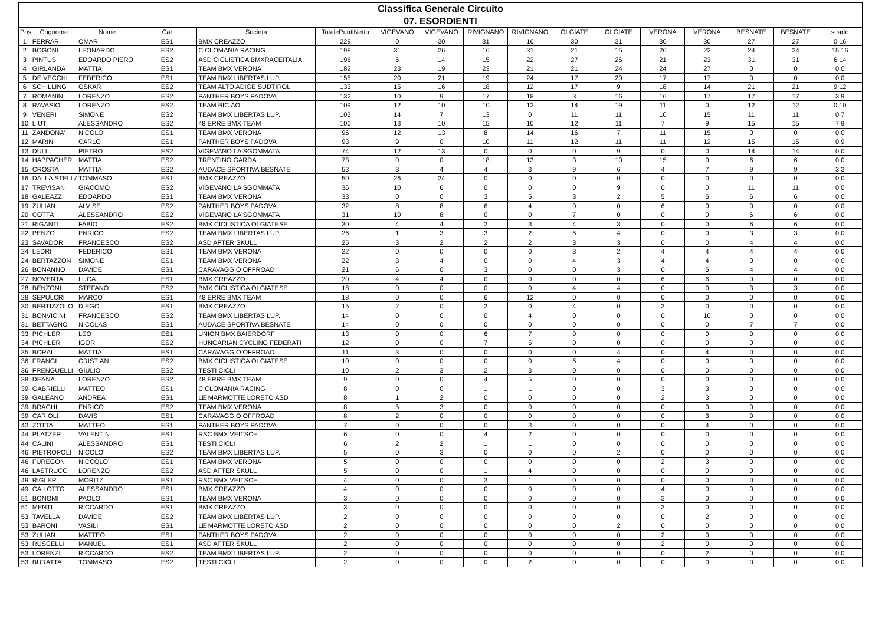| Classifica Generale Circuito | | | | | | | | | | | | | | | | |
| --- | --- | --- | --- | --- | --- | --- | --- | --- | --- | --- | --- | --- | --- | --- | --- | --- |
| 07. ESORDIENTI | | | | | | | | | | | | | | | | |
| Pos | Cognome | Nome | Cat | Societa | TotalePuntiNetto | VIGEVANO | VIGEVANO | RIVIGNANO | RIVIGNANO | OLGIATE | OLGIATE | VERONA | VERONA | BESNATE | BESNATE | scarto |
| 1 | FERRARI | OMAR | ES1 | BMX CREAZZO | 229 | 0 | 30 | 31 | 16 | 30 | 31 | 30 | 30 | 27 | 27 | 0 16 |
| 2 | BOGONI | LEONARDO | ES2 | CICLOMANIA RACING | 198 | 31 | 26 | 16 | 31 | 21 | 15 | 26 | 22 | 24 | 24 | 15 16 |
| 3 | PINTUS | EDOARDO PIERO | ES2 | ASD CICLISTICA BMXRACEITALIA | 196 | 6 | 14 | 15 | 22 | 27 | 26 | 21 | 23 | 31 | 31 | 6 14 |
| 4 | GIRLANDA | MATTIA | ES1 | TEAM BMX VERONA | 182 | 23 | 19 | 23 | 21 | 21 | 24 | 24 | 27 | 0 | 0 | 0 0 |
| 5 | DE VECCHI | FEDERICO | ES1 | TEAM BMX LIBERTAS LUP. | 155 | 20 | 21 | 19 | 24 | 17 | 20 | 17 | 17 | 0 | 0 | 0 0 |
| 6 | SCHILLING | OSKAR | ES2 | TEAM ALTO ADIGE SUDTIROL | 133 | 15 | 16 | 18 | 12 | 17 | 9 | 18 | 14 | 21 | 21 | 9 12 |
| 7 | ROMANIN | LORENZO | ES2 | PANTHER BOYS PADOVA | 132 | 10 | 9 | 17 | 18 | 3 | 16 | 16 | 17 | 17 | 17 | 3 9 |
| 8 | RAVASIO | LORENZO | ES2 | TEAM BICIAO | 109 | 12 | 10 | 10 | 12 | 14 | 19 | 11 | 0 | 12 | 12 | 0 10 |
| 9 | VENERI | SIMONE | ES2 | TEAM BMX LIBERTAS LUP. | 103 | 14 | 7 | 13 | 0 | 11 | 11 | 10 | 15 | 11 | 11 | 0 7 |
| 10 | LIUT | ALESSANDRO | ES2 | 48 ERRE BMX TEAM | 100 | 13 | 10 | 15 | 10 | 12 | 11 | 7 | 9 | 15 | 15 | 7 9 |
| 11 | ZANDONA' | NICOLO' | ES1 | TEAM BMX VERONA | 96 | 12 | 13 | 8 | 14 | 16 | 7 | 11 | 15 | 0 | 0 | 0 0 |
| 12 | MARIN | CARLO | ES1 | PANTHER BOYS PADOVA | 93 | 9 | 0 | 10 | 11 | 12 | 11 | 11 | 12 | 15 | 15 | 0 9 |
| 13 | DULLI | PIETRO | ES2 | VIGEVANO LA SGOMMATA | 74 | 12 | 13 | 0 | 0 | 0 | 9 | 0 | 0 | 14 | 14 | 0 0 |
| 14 | HAPPACHER | MATTIA | ES2 | TRENTINO GARDA | 73 | 0 | 0 | 18 | 13 | 3 | 10 | 15 | 0 | 6 | 6 | 0 0 |
| 15 | CROSTA | MATTIA | ES2 | AUDACE SPORTIVA BESNATE | 53 | 3 | 4 | 4 | 3 | 9 | 6 | 4 | 7 | 9 | 9 | 3 3 |
| 16 | DALLA STELLA | TOMMASO | ES1 | BMX CREAZZO | 50 | 26 | 24 | 0 | 0 | 0 | 0 | 0 | 0 | 0 | 0 | 0 0 |
| 17 | TREVISAN | GIACOMO | ES2 | VIGEVANO LA SGOMMATA | 36 | 10 | 6 | 0 | 0 | 0 | 9 | 0 | 0 | 11 | 11 | 0 0 |
| 18 | GALEAZZI | EDOARDO | ES1 | TEAM BMX VERONA | 33 | 0 | 0 | 3 | 5 | 3 | 2 | 5 | 5 | 6 | 6 | 0 0 |
| 19 | ZULIAN | ALVISE | ES2 | PANTHER BOYS PADOVA | 32 | 8 | 8 | 6 | 4 | 0 | 0 | 6 | 0 | 0 | 0 | 0 0 |
| 20 | COTTA | ALESSANDRO | ES2 | VIGEVANO LA SGOMMATA | 31 | 10 | 8 | 0 | 0 | 7 | 0 | 0 | 0 | 6 | 6 | 0 0 |
| 21 | RIGANTI | FABIO | ES2 | BMX CICLISTICA OLGIATESE | 30 | 4 | 4 | 2 | 3 | 4 | 3 | 0 | 0 | 6 | 6 | 0 0 |
| 22 | PENZO | ENRICO | ES2 | TEAM BMX LIBERTAS LUP. | 26 | 1 | 3 | 3 | 2 | 6 | 4 | 0 | 0 | 3 | 3 | 0 0 |
| 23 | SAVADORI | FRANCESCO | ES2 | ASD AFTER SKULL | 25 | 3 | 2 | 2 | 2 | 3 | 3 | 0 | 0 | 4 | 4 | 0 0 |
| 24 | LEDRI | FEDERICO | ES1 | TEAM BMX VERONA | 22 | 0 | 0 | 0 | 0 | 3 | 2 | 4 | 4 | 4 | 4 | 0 0 |
| 24 | BERTAZZON | SIMONE | ES1 | TEAM BMX VERONA | 22 | 3 | 4 | 0 | 0 | 4 | 3 | 4 | 4 | 0 | 0 | 0 0 |
| 26 | BONANNO | DAVIDE | ES1 | CARAVAGGIO OFFROAD | 21 | 6 | 0 | 3 | 0 | 0 | 3 | 0 | 5 | 4 | 4 | 0 0 |
| 27 | NOVENTA | LUCA | ES1 | BMX CREAZZO | 20 | 4 | 4 | 0 | 0 | 0 | 0 | 6 | 6 | 0 | 0 | 0 0 |
| 28 | BENZONI | STEFANO | ES2 | BMX CICLISTICA OLGIATESE | 18 | 0 | 0 | 0 | 0 | 4 | 4 | 0 | 0 | 3 | 3 | 0 0 |
| 28 | SEPULCRI | MARCO | ES1 | 48 ERRE BMX TEAM | 18 | 0 | 0 | 6 | 12 | 0 | 0 | 0 | 0 | 0 | 0 | 0 0 |
| 30 | BERTIZZOLO | DIEGO | ES1 | BMX CREAZZO | 15 | 2 | 0 | 2 | 0 | 4 | 0 | 3 | 0 | 0 | 0 | 0 0 |
| 31 | BONVICINI | FRANCESCO | ES2 | TEAM BMX LIBERTAS LUP. | 14 | 0 | 0 | 0 | 4 | 0 | 0 | 0 | 10 | 0 | 0 | 0 0 |
| 31 | BETTAGNO | NICOLAS | ES1 | AUDACE SPORTIVA BESNATE | 14 | 0 | 0 | 0 | 0 | 0 | 0 | 0 | 0 | 7 | 7 | 0 0 |
| 33 | PICHLER | LEO | ES1 | UNION BMX BAIERDORF | 13 | 0 | 0 | 6 | 7 | 0 | 0 | 0 | 0 | 0 | 0 | 0 0 |
| 34 | PICHLER | IGOR | ES2 | HUNGARIAN CYCLING FEDERATI | 12 | 0 | 0 | 7 | 5 | 0 | 0 | 0 | 0 | 0 | 0 | 0 0 |
| 35 | BORALI | MATTIA | ES1 | CARAVAGGIO OFFROAD | 11 | 3 | 0 | 0 | 0 | 0 | 4 | 0 | 4 | 0 | 0 | 0 0 |
| 36 | FRANGI | CRISTIAN | ES2 | BMX CICLISTICA OLGIATESE | 10 | 0 | 0 | 0 | 0 | 6 | 4 | 0 | 0 | 0 | 0 | 0 0 |
| 36 | FRENGUELLI | GIULIO | ES2 | TESTI CICLI | 10 | 2 | 3 | 2 | 3 | 0 | 0 | 0 | 0 | 0 | 0 | 0 0 |
| 38 | DEANA | LORENZO | ES2 | 48 ERRE BMX TEAM | 9 | 0 | 0 | 4 | 5 | 0 | 0 | 0 | 0 | 0 | 0 | 0 0 |
| 39 | GABRIELLI | MATTEO | ES1 | CICLOMANIA RACING | 8 | 0 | 0 | 1 | 1 | 0 | 0 | 3 | 3 | 0 | 0 | 0 0 |
| 39 | GALEANO | ANDREA | ES1 | LE MARMOTTE LORETO ASD | 8 | 1 | 2 | 0 | 0 | 0 | 0 | 2 | 3 | 0 | 0 | 0 0 |
| 39 | BRAGHI | ENRICO | ES2 | TEAM BMX VERONA | 8 | 5 | 3 | 0 | 0 | 0 | 0 | 0 | 0 | 0 | 0 | 0 0 |
| 39 | CARIOLI | DAVIS | ES1 | CARAVAGGIO OFFROAD | 8 | 2 | 0 | 0 | 0 | 0 | 0 | 0 | 3 | 0 | 0 | 0 0 |
| 43 | ZOTTA | MATTEO | ES1 | PANTHER BOYS PADOVA | 7 | 0 | 0 | 0 | 3 | 0 | 0 | 0 | 4 | 0 | 0 | 0 0 |
| 44 | PLATZER | VALENTIN | ES1 | RSC BMX VEITSCH | 6 | 0 | 0 | 4 | 2 | 0 | 0 | 0 | 0 | 0 | 0 | 0 0 |
| 44 | CALINI | ALESSANDRO | ES1 | TESTI CICLI | 6 | 2 | 2 | 1 | 1 | 0 | 0 | 0 | 0 | 0 | 0 | 0 0 |
| 46 | PIETROPOLI | NICOLO' | ES2 | TEAM BMX LIBERTAS LUP. | 5 | 0 | 3 | 0 | 0 | 0 | 2 | 0 | 0 | 0 | 0 | 0 0 |
| 46 | FUREGON | NICCOLO' | ES1 | TEAM BMX VERONA | 5 | 0 | 0 | 0 | 0 | 0 | 0 | 2 | 3 | 0 | 0 | 0 0 |
| 46 | LASTRUCCI | LORENZO | ES2 | ASD AFTER SKULL | 5 | 0 | 0 | 1 | 4 | 0 | 0 | 0 | 0 | 0 | 0 | 0 0 |
| 49 | RIGLER | MORITZ | ES1 | RSC BMX VEITSCH | 4 | 0 | 0 | 3 | 1 | 0 | 0 | 0 | 0 | 0 | 0 | 0 0 |
| 49 | CAILOTTO | ALESSANDRO | ES1 | BMX CREAZZO | 4 | 0 | 0 | 0 | 0 | 0 | 0 | 4 | 0 | 0 | 0 | 0 0 |
| 51 | BONOMI | PAOLO | ES1 | TEAM BMX VERONA | 3 | 0 | 0 | 0 | 0 | 0 | 0 | 3 | 0 | 0 | 0 | 0 0 |
| 51 | MENTI | RICCARDO | ES1 | BMX CREAZZO | 3 | 0 | 0 | 0 | 0 | 0 | 0 | 3 | 0 | 0 | 0 | 0 0 |
| 53 | TAVELLA | DAVIDE | ES2 | TEAM BMX LIBERTAS LUP. | 2 | 0 | 0 | 0 | 0 | 0 | 0 | 0 | 2 | 0 | 0 | 0 0 |
| 53 | BARONI | VASILI | ES1 | LE MARMOTTE LORETO ASD | 2 | 0 | 0 | 0 | 0 | 0 | 2 | 0 | 0 | 0 | 0 | 0 0 |
| 53 | ZULIAN | MATTEO | ES1 | PANTHER BOYS PADOVA | 2 | 0 | 0 | 0 | 0 | 0 | 0 | 2 | 0 | 0 | 0 | 0 0 |
| 53 | RUSCELLI | MANUEL | ES1 | ASD AFTER SKULL | 2 | 0 | 0 | 0 | 0 | 0 | 0 | 2 | 0 | 0 | 0 | 0 0 |
| 53 | LORENZI | RICCARDO | ES2 | TEAM BMX LIBERTAS LUP. | 2 | 0 | 0 | 0 | 0 | 0 | 0 | 0 | 2 | 0 | 0 | 0 0 |
| 53 | BURATTA | TOMMASO | ES2 | TESTI CICLI | 2 | 0 | 0 | 0 | 2 | 0 | 0 | 0 | 0 | 0 | 0 | 0 0 |